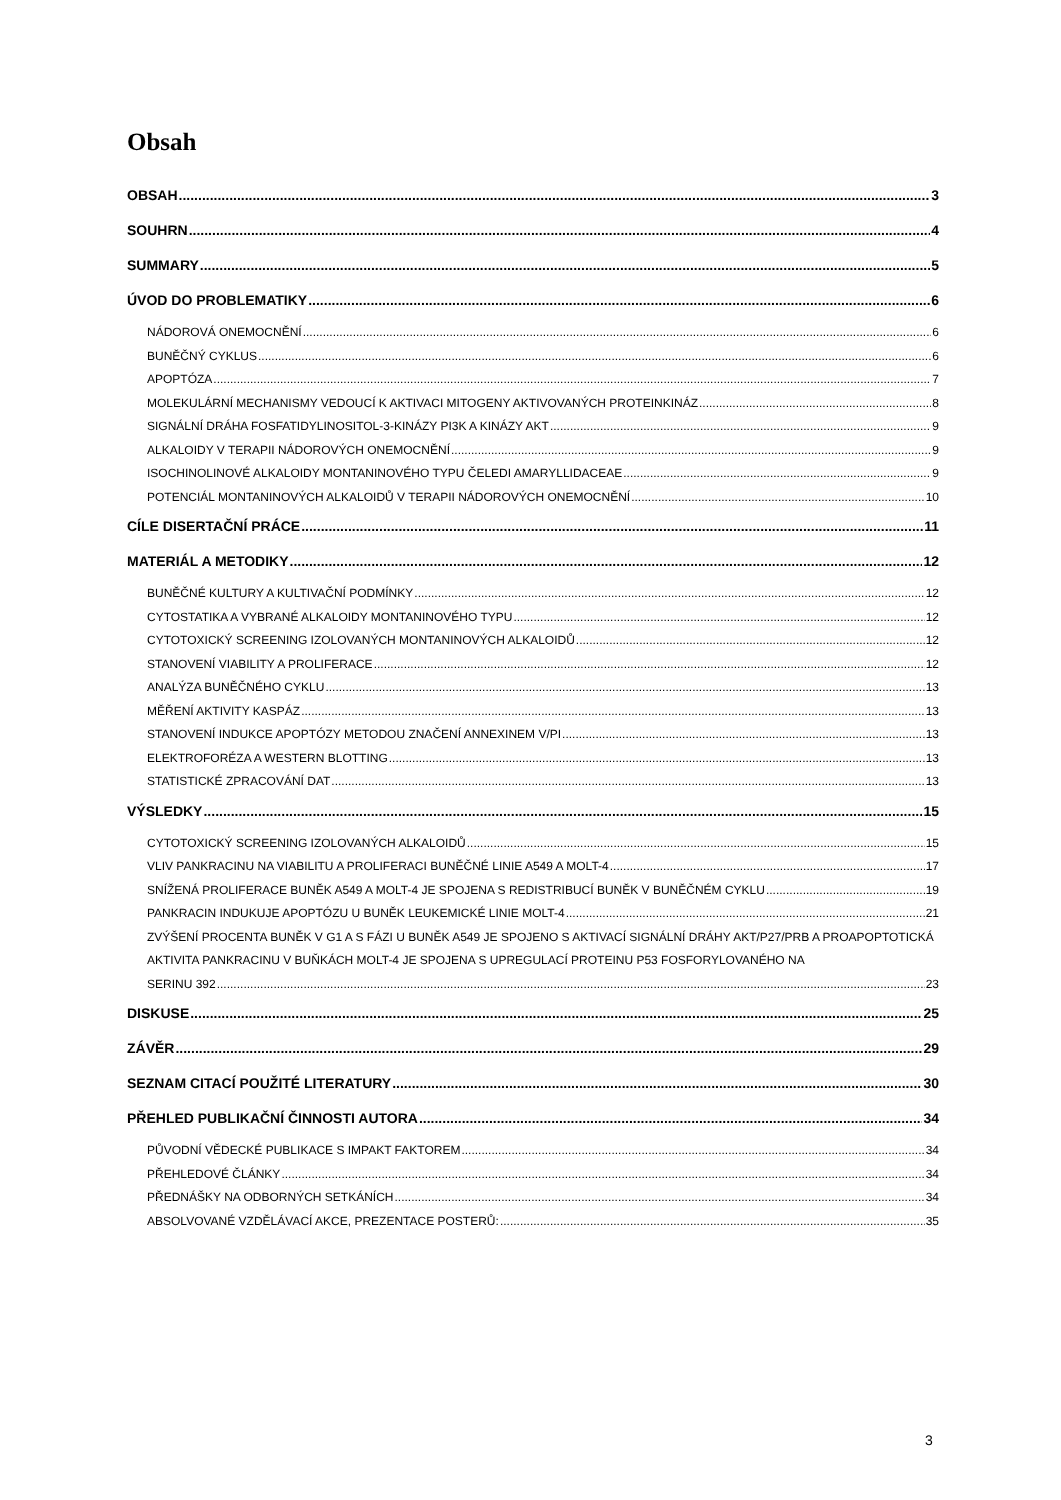Obsah
OBSAH 3
SOUHRN 4
SUMMARY 5
ÚVOD DO PROBLEMATIKY 6
NÁDOROVÁ ONEMOCNĚNÍ 6
BUNĚČNÝ CYKLUS 6
APOPTÓZA 7
MOLEKULÁRNÍ MECHANISMY VEDOUCÍ K AKTIVACI MITOGENY AKTIVOVANÝCH PROTEINKINÁZ 8
SIGNÁLNÍ DRÁHA FOSFATIDYLINOSITOL-3-KINÁZY PI3K A KINÁZY AKT 9
ALKALOIDY V TERAPII NÁDOROVÝCH ONEMOCNĚNÍ 9
ISOCHINOLINOVÉ ALKALOIDY MONTANINOVÉHO TYPU ČELEDI AMARYLLIDACEAE 9
POTENCIÁL MONTANINOVÝCH ALKALOIDŮ V TERAPII NÁDOROVÝCH ONEMOCNĚNÍ 10
CÍLE DISERTAČNÍ PRÁCE 11
MATERIÁL A METODIKY 12
BUNĚČNÉ KULTURY A KULTIVAČNÍ PODMÍNKY 12
CYTOSTATIKA A VYBRANÉ ALKALOIDY MONTANINOVÉHO TYPU 12
CYTOTOXICKÝ SCREENING IZOLOVANÝCH MONTANINOVÝCH ALKALOIDŮ 12
STANOVENÍ VIABILITY A PROLIFERACE 12
ANALÝZA BUNĚČNÉHO CYKLU 13
MĚŘENÍ AKTIVITY KASPÁZ 13
STANOVENÍ INDUKCE APOPTÓZY METODOU ZNAČENÍ ANNEXINEM V/PI 13
ELEKTROFORÉZA A WESTERN BLOTTING 13
STATISTICKÉ ZPRACOVÁNÍ DAT 13
VÝSLEDKY 15
CYTOTOXICKÝ SCREENING IZOLOVANÝCH ALKALOIDŮ 15
VLIV PANKRACINU NA VIABILITU A PROLIFERACI BUNĚČNÉ LINIE A549 A MOLT-4 17
SNÍŽENÁ PROLIFERACE BUNĚK A549 A MOLT-4 JE SPOJENA S REDISTRIBUCÍ BUNĚK V BUNĚČNÉM CYKLU 19
PANKRACIN INDUKUJE APOPTÓZU U BUNĚK LEUKEMICKÉ LINIE MOLT-4 21
ZVÝŠENÍ PROCENTA BUNĚK V G1 A S FÁZI U BUNĚK A549 JE SPOJENO S AKTIVACÍ SIGNÁLNÍ DRÁHY AKT/P27/PRB A PROAPOPTOTICKÁ AKTIVITA PANKRACINU V BUŇKÁCH MOLT-4 JE SPOJENA S UPREGULACÍ PROTEINU P53 FOSFORYLOVANÉHO NA
SERINU 392 23
DISKUSE 25
ZÁVĚR 29
SEZNAM CITACÍ POUŽITÉ LITERATURY 30
PŘEHLED PUBLIKAČNÍ ČINNOSTI AUTORA 34
PŮVODNÍ VĚDECKÉ PUBLIKACE S IMPAKT FAKTOREM 34
PŘEHLEDOVÉ ČLÁNKY 34
PŘEDNÁŠKY NA ODBORNÝCH SETKÁNÍCH 34
ABSOLVOVANÉ VZDĚLÁVACÍ AKCE, PREZENTACE POSTERŮ: 35
3